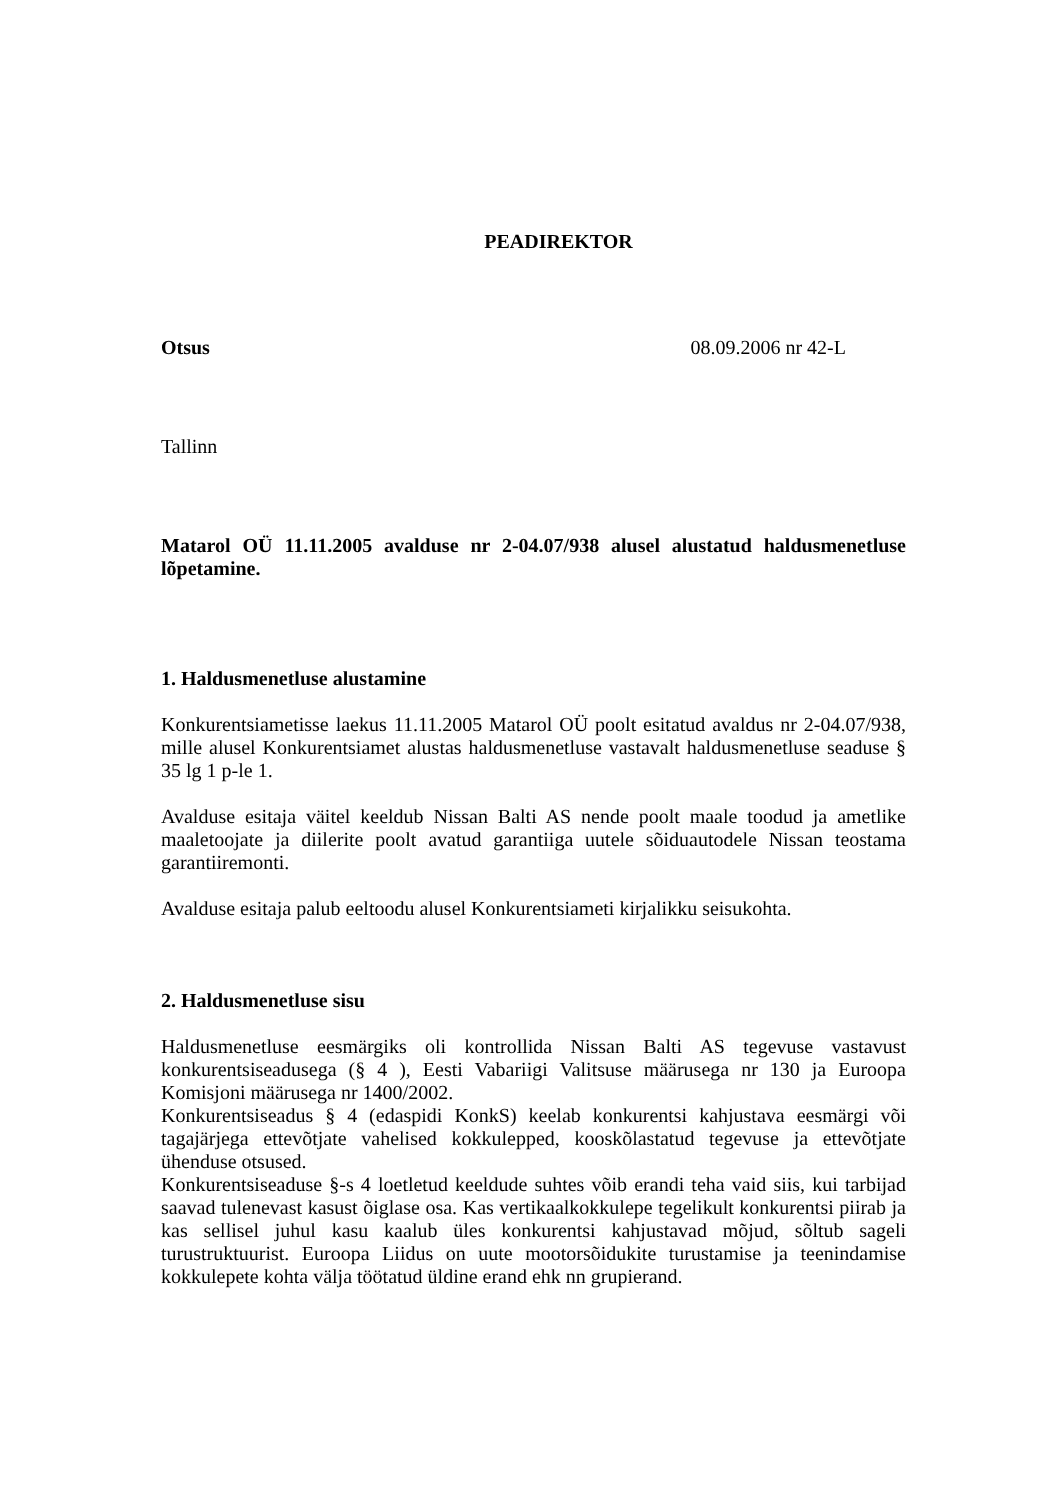PEADIREKTOR
Otsus 08.09.2006 nr 42-L
Tallinn
Matarol OÜ 11.11.2005 avalduse nr 2-04.07/938 alusel alustatud haldusmenetluse lõpetamine.
1. Haldusmenetluse alustamine
Konkurentsiametisse laekus 11.11.2005 Matarol OÜ poolt esitatud avaldus nr 2-04.07/938, mille alusel Konkurentsiamet alustas haldusmenetluse vastavalt haldusmenetluse seaduse § 35 lg 1 p-le 1.
Avalduse esitaja väitel keeldub Nissan Balti AS nende poolt maale toodud ja ametlike maaletoojate ja diilerite poolt avatud garantiiga uutele sõiduautodele Nissan teostama garantiiremonti.
Avalduse esitaja palub eeltoodu alusel Konkurentsiameti kirjalikku seisukohta.
2. Haldusmenetluse sisu
Haldusmenetluse eesmärgiks oli kontrollida Nissan Balti AS tegevuse vastavust konkurentsiseadusega (§ 4 ), Eesti Vabariigi Valitsuse määrusega nr 130 ja Euroopa Komisjoni määrusega nr 1400/2002.
Konkurentsiseadus § 4 (edaspidi KonkS) keelab konkurentsi kahjustava eesmärgi või tagajärjega ettevõtjate vahelised kokkulepped, kooskõlastatud tegevuse ja ettevõtjate ühenduse otsused.
Konkurentsiseaduse §-s 4 loetletud keeldude suhtes võib erandi teha vaid siis, kui tarbijad saavad tulenevast kasust õiglase osa. Kas vertikaalkokkulepe tegelikult konkurentsi piirab ja kas sellisel juhul kasu kaalub üles konkurentsi kahjustavad mõjud, sõltub sageli turustruktuurist. Euroopa Liidus on uute mootorsõidukite turustamise ja teenindamise kokkulepete kohta välja töötatud üldine erand ehk nn grupierand.